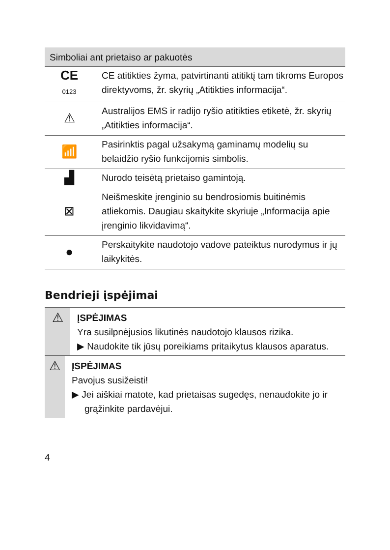| Simboliai ant prietaiso ar pakuotės | |
| --- | --- |
| CE 0123 | CE atitikties žyma, patvirtinanti atitiktį tam tikroms Europos direktyvoms, žr. skyrių „Atitikties informacija“. |
| ⚠ | Australijos EMS ir radijo ryšio atitikties etiketė, žr. skyrių „Atitikties informacija“. |
| 📶 | Pasirinktis pagal užsakymą gaminamų modelių su belaidžio ryšio funkcijomis simbolis. |
| ▟ | Nurodo teisėtą prietaiso gamintoją. |
| ⊠ | Neišmeskite įrenginio su bendrosiomis buitinėmis atliekomis. Daugiau skaitykite skyriuje „Informacija apie įrenginio likvidavimą“. |
| ● | Perskaitykite naudotojo vadove pateiktus nurodymus ir jų laikykitės. |
Bendrieji įspėjimai
⚠
ĮSPĖJIMAS
Yra susilpnėjusios likutinės naudotojo klausos rizika.
▶ Naudokite tik jūsų poreikiams pritaikytus klausos aparatus.
⚠
ĮSPĖJIMAS
Pavojus susižeisti!
▶ Jei aiškiai matote, kad prietaisas sugedęs, nenaudokite jo ir grąžinkite pardavėjui.
4